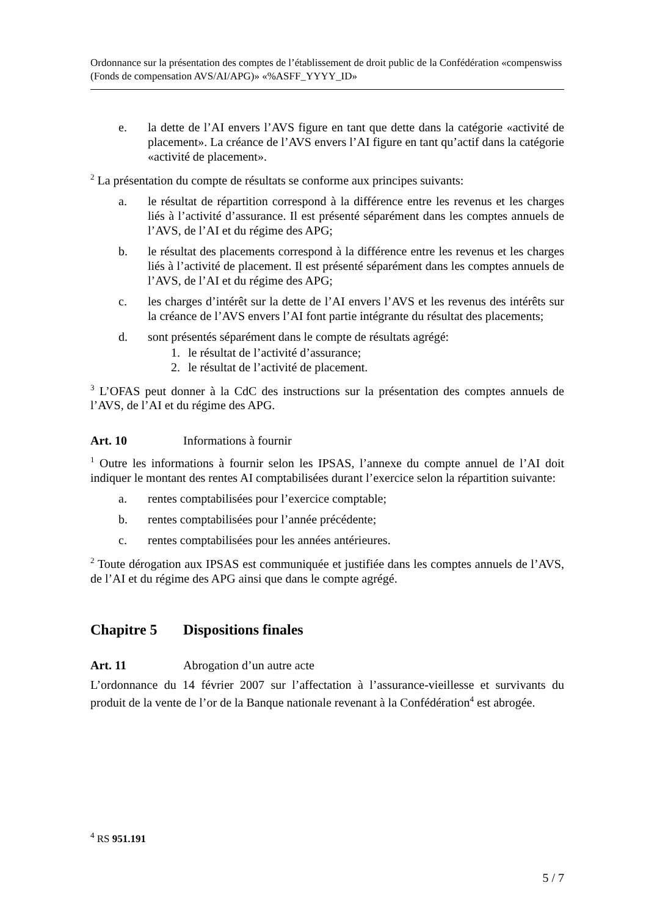Ordonnance sur la présentation des comptes de l’établissement de droit public de la Confédération «compenswiss (Fonds de compensation AVS/AI/APG)» «%ASFF_YYYY_ID»
e. la dette de l’AI envers l’AVS figure en tant que dette dans la catégorie «activité de placement». La créance de l’AVS envers l’AI figure en tant qu’actif dans la catégorie «activité de placement».
<sup>2</sup> La présentation du compte de résultats se conforme aux principes suivants:
a. le résultat de répartition correspond à la différence entre les revenus et les charges liés à l’activité d’assurance. Il est présenté séparément dans les comptes annuels de l’AVS, de l’AI et du régime des APG;
b. le résultat des placements correspond à la différence entre les revenus et les charges liés à l’activité de placement. Il est présenté séparément dans les comptes annuels de l’AVS, de l’AI et du régime des APG;
c. les charges d’intérêt sur la dette de l’AI envers l’AVS et les revenus des intérêts sur la créance de l’AVS envers l’AI font partie intégrante du résultat des placements;
d. sont présentés séparément dans le compte de résultats agrégé:
1. le résultat de l’activité d’assurance;
2. le résultat de l’activité de placement.
<sup>3</sup> L’OFAS peut donner à la CdC des instructions sur la présentation des comptes annuels de l’AVS, de l’AI et du régime des APG.
Art. 10 Informations à fournir
<sup>1</sup> Outre les informations à fournir selon les IPSAS, l’annexe du compte annuel de l’AI doit indiquer le montant des rentes AI comptabilisées durant l’exercice selon la répartition suivante:
a. rentes comptabilisées pour l’exercice comptable;
b. rentes comptabilisées pour l’année précédente;
c. rentes comptabilisées pour les années antérieures.
<sup>2</sup> Toute dérogation aux IPSAS est communiquée et justifiée dans les comptes annuels de l’AVS, de l’AI et du régime des APG ainsi que dans le compte agrégé.
Chapitre 5 Dispositions finales
Art. 11 Abrogation d’un autre acte
L’ordonnance du 14 février 2007 sur l’affectation à l’assurance-vieillesse et survivants du produit de la vente de l’or de la Banque nationale revenant à la Confédération<sup>4</sup> est abrogée.
<sup>4</sup> RS 951.191
5 / 7